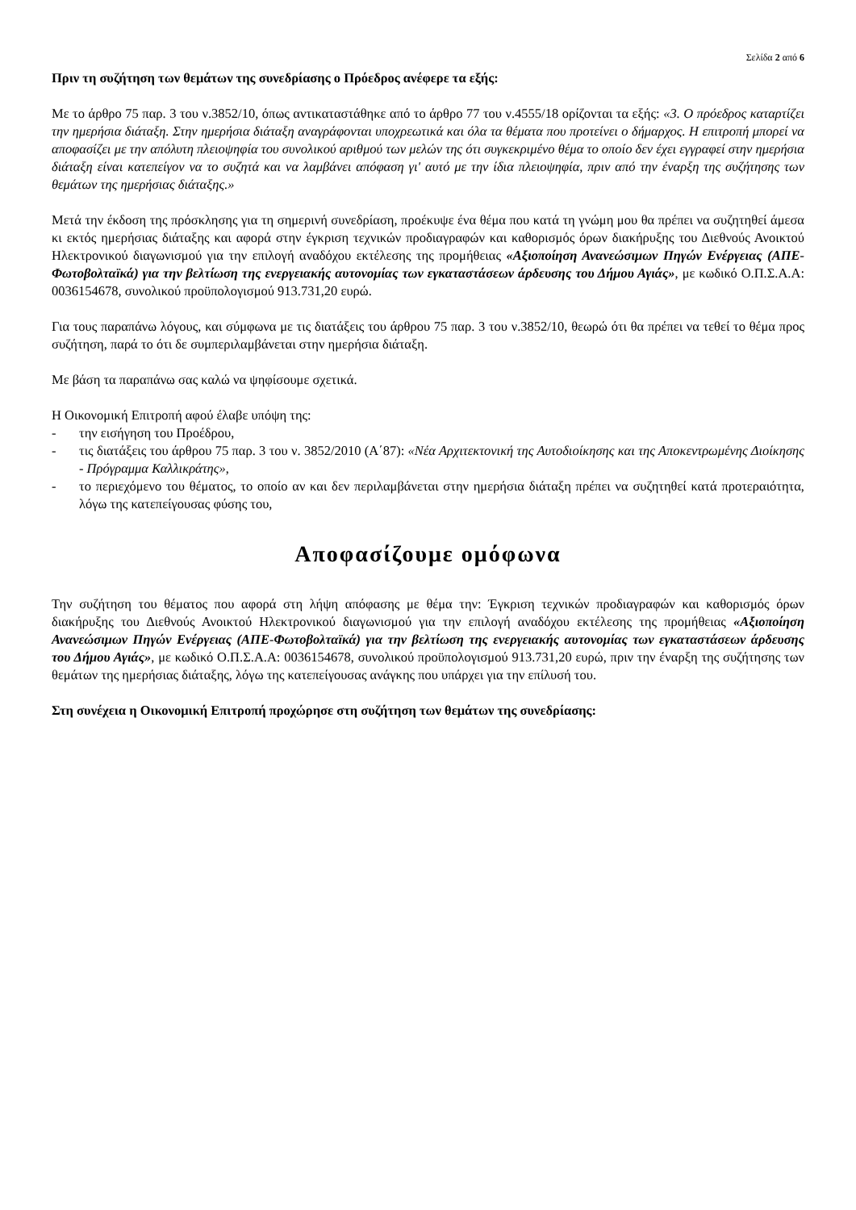Σελίδα 2 από 6
Πριν τη συζήτηση των θεμάτων της συνεδρίασης ο Πρόεδρος ανέφερε τα εξής:
Με το άρθρο 75 παρ. 3 του ν.3852/10, όπως αντικαταστάθηκε από το άρθρο 77 του ν.4555/18 ορίζονται τα εξής: «3. Ο πρόεδρος καταρτίζει την ημερήσια διάταξη. Στην ημερήσια διάταξη αναγράφονται υποχρεωτικά και όλα τα θέματα που προτείνει ο δήμαρχος. Η επιτροπή μπορεί να αποφασίζει με την απόλυτη πλειοψηφία του συνολικού αριθμού των μελών της ότι συγκεκριμένο θέμα το οποίο δεν έχει εγγραφεί στην ημερήσια διάταξη είναι κατεπείγον να το συζητά και να λαμβάνει απόφαση γι' αυτό με την ίδια πλειοψηφία, πριν από την έναρξη της συζήτησης των θεμάτων της ημερήσιας διάταξης.»
Μετά την έκδοση της πρόσκλησης για τη σημερινή συνεδρίαση, προέκυψε ένα θέμα που κατά τη γνώμη μου θα πρέπει να συζητηθεί άμεσα κι εκτός ημερήσιας διάταξης και αφορά στην έγκριση τεχνικών προδιαγραφών και καθορισμός όρων διακήρυξης του Διεθνούς Ανοικτού Ηλεκτρονικού διαγωνισμού για την επιλογή αναδόχου εκτέλεσης της προμήθειας «Αξιοποίηση Ανανεώσιμων Πηγών Ενέργειας (ΑΠΕ-Φωτοβολταϊκά) για την βελτίωση της ενεργειακής αυτονομίας των εγκαταστάσεων άρδευσης του Δήμου Αγιάς», με κωδικό Ο.Π.Σ.Α.Α: 0036154678, συνολικού προϋπολογισμού 913.731,20 ευρώ.
Για τους παραπάνω λόγους, και σύμφωνα με τις διατάξεις του άρθρου 75 παρ. 3 του ν.3852/10, θεωρώ ότι θα πρέπει να τεθεί το θέμα προς συζήτηση, παρά το ότι δε συμπεριλαμβάνεται στην ημερήσια διάταξη.
Με βάση τα παραπάνω σας καλώ να ψηφίσουμε σχετικά.
Η Οικονομική Επιτροπή αφού έλαβε υπόψη της:
- την εισήγηση του Προέδρου,
- τις διατάξεις του άρθρου 75 παρ. 3 του ν. 3852/2010 (Α΄87): «Νέα Αρχιτεκτονική της Αυτοδιοίκησης και της Αποκεντρωμένης Διοίκησης - Πρόγραμμα Καλλικράτης»,
- το περιεχόμενο του θέματος, το οποίο αν και δεν περιλαμβάνεται στην ημερήσια διάταξη πρέπει να συζητηθεί κατά προτεραιότητα, λόγω της κατεπείγουσας φύσης του,
Αποφασίζουμε ομόφωνα
Την συζήτηση του θέματος που αφορά στη λήψη απόφασης με θέμα την: Έγκριση τεχνικών προδιαγραφών και καθορισμός όρων διακήρυξης του Διεθνούς Ανοικτού Ηλεκτρονικού διαγωνισμού για την επιλογή αναδόχου εκτέλεσης της προμήθειας «Αξιοποίηση Ανανεώσιμων Πηγών Ενέργειας (ΑΠΕ-Φωτοβολταϊκά) για την βελτίωση της ενεργειακής αυτονομίας των εγκαταστάσεων άρδευσης του Δήμου Αγιάς», με κωδικό Ο.Π.Σ.Α.Α: 0036154678, συνολικού προϋπολογισμού 913.731,20 ευρώ, πριν την έναρξη της συζήτησης των θεμάτων της ημερήσιας διάταξης, λόγω της κατεπείγουσας ανάγκης που υπάρχει για την επίλυσή του.
Στη συνέχεια η Οικονομική Επιτροπή προχώρησε στη συζήτηση των θεμάτων της συνεδρίασης: